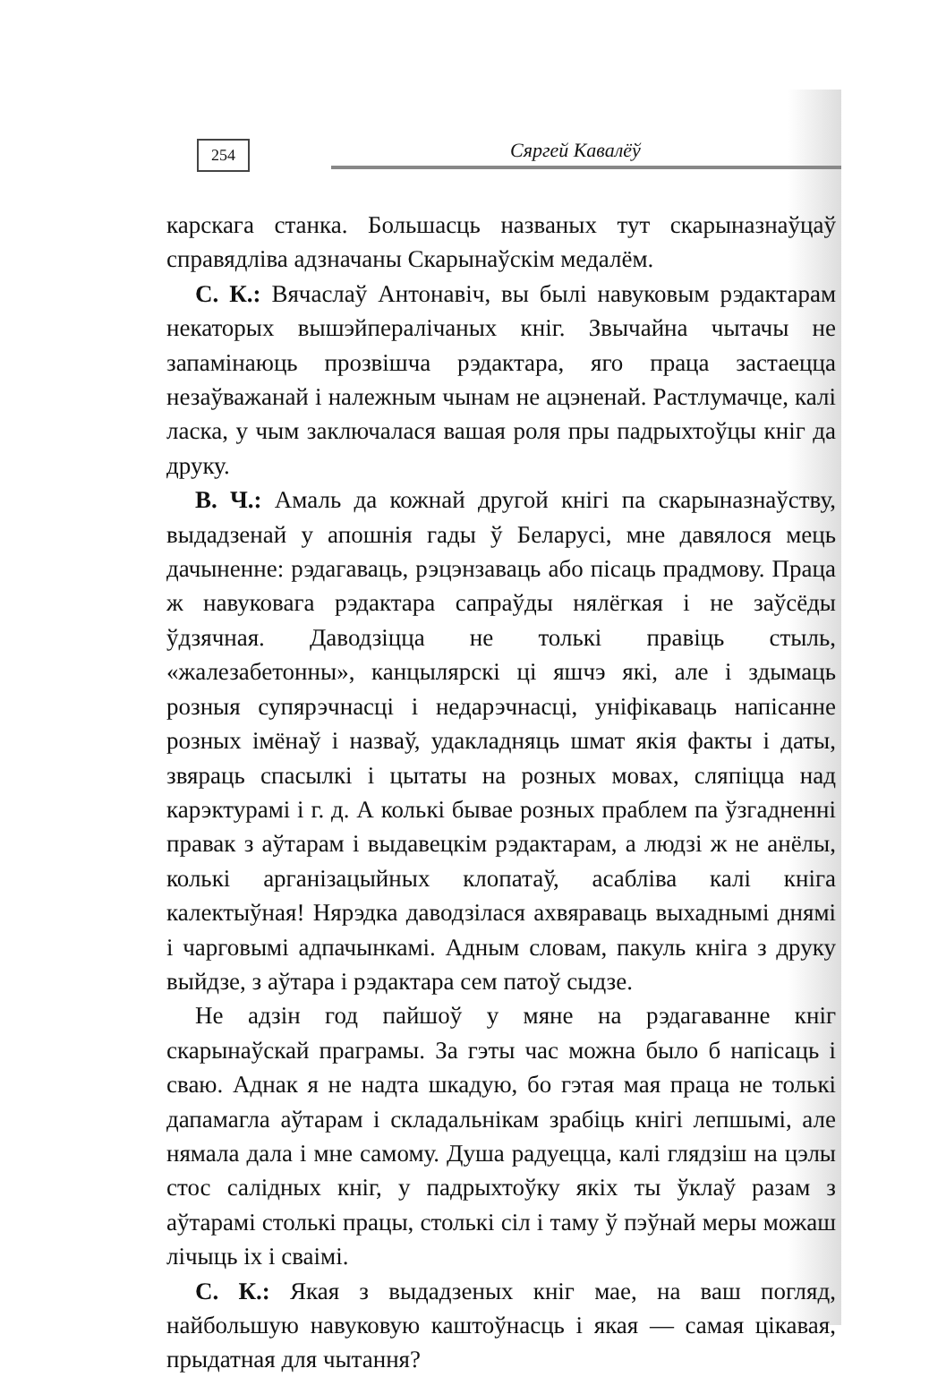254
Сяргей Кавалёў
карскага станка. Большасць названых тут скарыназнаўцаў справядліва адзначаны Скарынаўскім медалём.
С. К.: Вячаслаў Антонавіч, вы былі навуковым рэдактарам некаторых вышэйпералічаных кніг. Звычайна чытачы не запамінаюць прозвішча рэдактара, яго праца застаецца незаўважанай і належным чынам не ацэненай. Растлумачце, калі ласка, у чым заключалася вашая роля пры падрыхтоўцы кніг да друку.
В. Ч.: Амаль да кожнай другой кнігі па скарыназнаўству, выдадзенай у апошнія гады ў Беларусі, мне давялося мець дачыненне: рэдагаваць, рэцэнзаваць або пісаць прадмову. Праца ж навуковага рэдактара сапраўды нялёгкая і не заўсёды ўдзячная. Даводзіцца не толькі правіць стыль, «жалезабетонны», канцылярскі ці яшчэ які, але і здымаць розныя супярэчнасці і недарэчнасці, уніфікаваць напісанне розных імёнаў і назваў, удакладняць шмат якія факты і даты, звяраць спасылкі і цытаты на розных мовах, сляпіцца над карэктурамі і г. д. А колькі бывае розных праблем па ўзгадненні правак з аўтарам і выдавецкім рэдактарам, а людзі ж не анёлы, колькі арганізацыйных клопатаў, асабліва калі кніга калектыўная! Нярэдка даводзілася ахвяраваць выхаднымі днямі і чарговымі адпачынкамі. Адным словам, пакуль кніга з друку выйдзе, з аўтара і рэдактара сем патоў сыдзе.
Не адзін год пайшоў у мяне на рэдагаванне кніг скарынаўскай праграмы. За гэты час можна было б напісаць і сваю. Аднак я не надта шкадую, бо гэтая мая праца не толькі дапамагла аўтарам і складальнікам зрабіць кнігі лепшымі, але нямала дала і мне самому. Душа радуецца, калі глядзіш на цэлы стос салідных кніг, у падрыхтоўку якіх ты ўклаў разам з аўтарамі столькі працы, столькі сіл і таму ў пэўнай меры можаш лічыць іх і сваімі.
С. К.: Якая з выдадзеных кніг мае, на ваш погляд, найбольшую навуковую каштоўнасць і якая — самая цікавая, прыдатная для чытання?